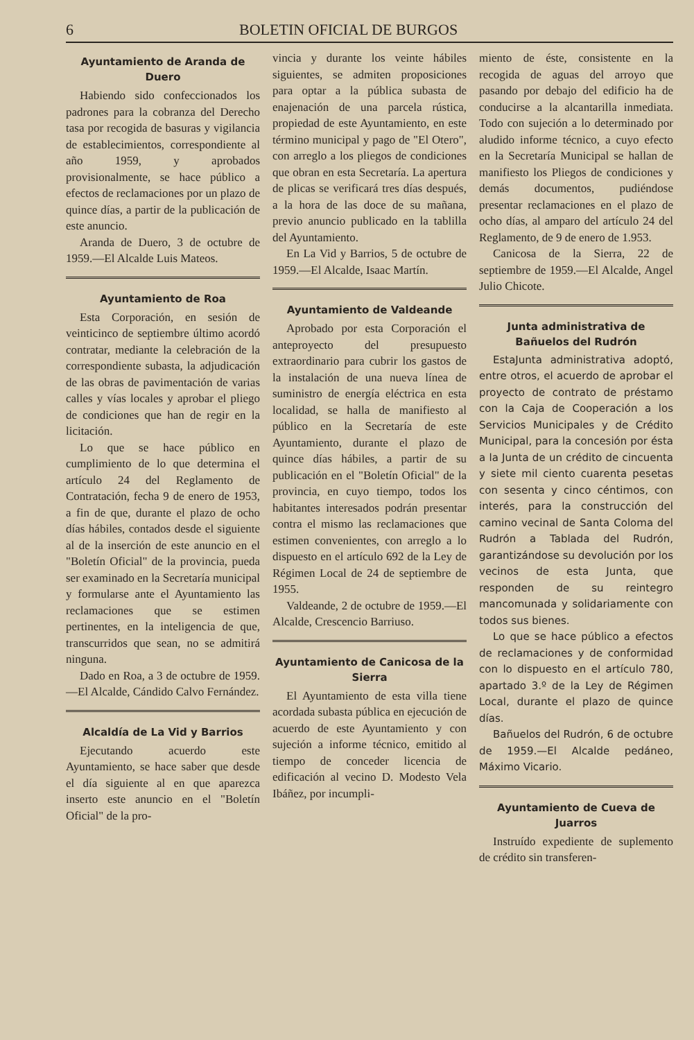6 BOLETIN OFICIAL DE BURGOS
Ayuntamiento de Aranda de Duero
Habiendo sido confeccionados los padrones para la cobranza del Derecho tasa por recogida de basuras y vigilancia de establecimientos, correspondiente al año 1959, y aprobados provisionalmente, se hace público a efectos de reclamaciones por un plazo de quince días, a partir de la publicación de este anuncio.
Aranda de Duero, 3 de octubre de 1959.—El Alcalde Luis Mateos.
Ayuntamiento de Roa
Esta Corporación, en sesión de veinticinco de septiembre último acordó contratar, mediante la celebración de la correspondiente subasta, la adjudicación de las obras de pavimentación de varias calles y vías locales y aprobar el pliego de condiciones que han de regir en la licitación.
Lo que se hace público en cumplimiento de lo que determina el artículo 24 del Reglamento de Contratación, fecha 9 de enero de 1953, a fin de que, durante el plazo de ocho días hábiles, contados desde el siguiente al de la inserción de este anuncio en el "Boletín Oficial" de la provincia, pueda ser examinado en la Secretaría municipal y formularse ante el Ayuntamiento las reclamaciones que se estimen pertinentes, en la inteligencia de que, transcurridos que sean, no se admitirá ninguna.
Dado en Roa, a 3 de octubre de 1959.—El Alcalde, Cándido Calvo Fernández.
Alcaldía de La Vid y Barrios
Ejecutando acuerdo este Ayuntamiento, se hace saber que desde el día siguiente al en que aparezca inserto este anuncio en el "Boletín Oficial" de la pro-
vincia y durante los veinte hábiles siguientes, se admiten proposiciones para optar a la pública subasta de enajenación de una parcela rústica, propiedad de este Ayuntamiento, en este término municipal y pago de "El Otero", con arreglo a los pliegos de condiciones que obran en esta Secretaría. La apertura de plicas se verificará tres días después, a la hora de las doce de su mañana, previo anuncio publicado en la tablilla del Ayuntamiento.
En La Vid y Barrios, 5 de octubre de 1959.—El Alcalde, Isaac Martín.
Ayuntamiento de Valdeande
Aprobado por esta Corporación el anteproyecto del presupuesto extraordinario para cubrir los gastos de la instalación de una nueva línea de suministro de energía eléctrica en esta localidad, se halla de manifiesto al público en la Secretaría de este Ayuntamiento, durante el plazo de quince días hábiles, a partir de su publicación en el "Boletín Oficial" de la provincia, en cuyo tiempo, todos los habitantes interesados podrán presentar contra el mismo las reclamaciones que estimen convenientes, con arreglo a lo dispuesto en el artículo 692 de la Ley de Régimen Local de 24 de septiembre de 1955.
Valdeande, 2 de octubre de 1959.—El Alcalde, Crescencio Barriuso.
Ayuntamiento de Canicosa de la Sierra
El Ayuntamiento de esta villa tiene acordada subasta pública en ejecución de acuerdo de este Ayuntamiento y con sujeción a informe técnico, emitido al tiempo de conceder licencia de edificación al vecino D. Modesto Vela Ibáñez, por incumpli-
miento de éste, consistente en la recogida de aguas del arroyo que pasando por debajo del edificio ha de conducirse a la alcantarilla inmediata. Todo con sujeción a lo determinado por aludido informe técnico, a cuyo efecto en la Secretaría Municipal se hallan de manifiesto los Pliegos de condiciones y demás documentos, pudiéndose presentar reclamaciones en el plazo de ocho días, al amparo del artículo 24 del Reglamento, de 9 de enero de 1.953.
Canicosa de la Sierra, 22 de septiembre de 1959.—El Alcalde, Angel Julio Chicote.
Junta administrativa de Bañuelos del Rudrón
EstaJunta administrativa adoptó, entre otros, el acuerdo de aprobar el proyecto de contrato de préstamo con la Caja de Cooperación a los Servicios Municipales y de Crédito Municipal, para la concesión por ésta a la Junta de un crédito de cincuenta y siete mil ciento cuarenta pesetas con sesenta y cinco céntimos, con interés, para la construcción del camino vecinal de Santa Coloma del Rudrón a Tablada del Rudrón, garantizándose su devolución por los vecinos de esta Junta, que responden de su reintegro mancomunada y solidariamente con todos sus bienes.
Lo que se hace público a efectos de reclamaciones y de conformidad con lo dispuesto en el artículo 780, apartado 3.º de la Ley de Régimen Local, durante el plazo de quince días.
Bañuelos del Rudrón, 6 de octubre de 1959.—El Alcalde pedáneo, Máximo Vicario.
Ayuntamiento de Cueva de Juarros
Instruído expediente de suplemento de crédito sin transferen-